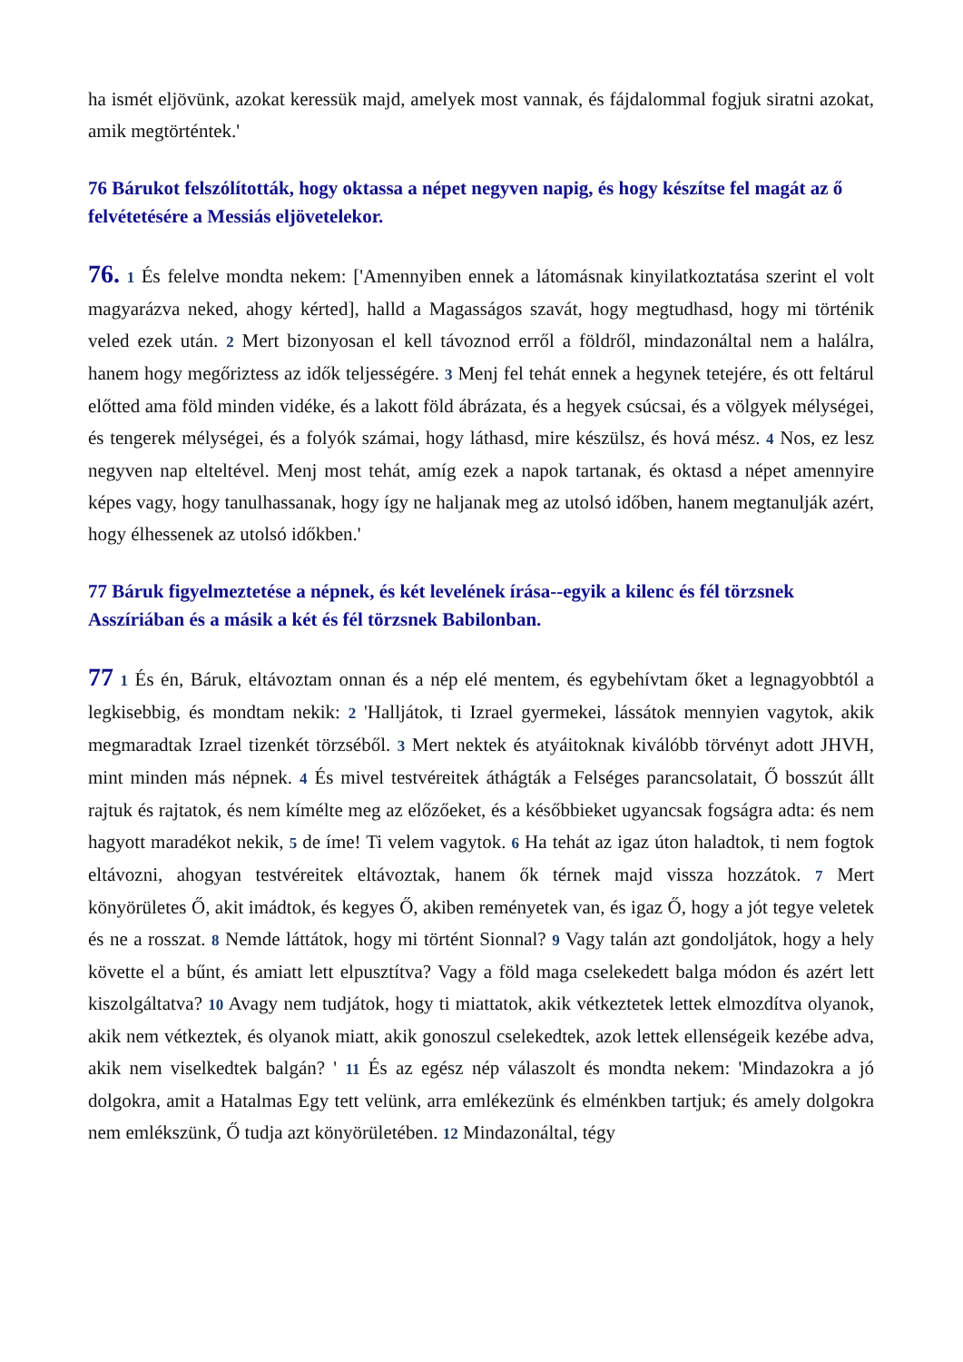ha ismét eljövünk, azokat keressük majd, amelyek most vannak, és fájdalommal fogjuk siratni azokat, amik megtörténtek.'
76 Bárukot felszólították, hogy oktassa a népet negyven napig, és hogy készítse fel magát az ő felvétetésére a Messiás eljövetelekor.
76. 1 És felelve mondta nekem: ['Amennyiben ennek a látomásnak kinyilatkoztatása szerint el volt magyarázva neked, ahogy kérted], halld a Magasságos szavát, hogy megtudhasd, hogy mi történik veled ezek után. 2 Mert bizonyosan el kell távoznod erről a földről, mindazonáltal nem a halálra, hanem hogy megőriztess az idők teljességére. 3 Menj fel tehát ennek a hegynek tetejére, és ott feltárul előtted ama föld minden vidéke, és a lakott föld ábrázata, és a hegyek csúcsai, és a völgyek mélységei, és tengerek mélységei, és a folyók számai, hogy láthasd, mire készülsz, és hová mész. 4 Nos, ez lesz negyven nap elteltével. Menj most tehát, amíg ezek a napok tartanak, és oktasd a népet amennyire képes vagy, hogy tanulhassanak, hogy így ne haljanak meg az utolsó időben, hanem megtanulják azért, hogy élhessenek az utolsó időkben.'
77 Báruk figyelmeztetése a népnek, és két levelének írása--egyik a kilenc és fél törzsnek Asszíriában és a másik a két és fél törzsnek Babilonban.
77 1 És én, Báruk, eltávoztam onnan és a nép elé mentem, és egybehívtam őket a legnagyobbtól a legkisebbig, és mondtam nekik: 2 'Halljátok, ti Izrael gyermekei, lássátok mennyien vagytok, akik megmaradtak Izrael tizenkét törzséből. 3 Mert nektek és atyáitoknak kiválóbb törvényt adott JHVH, mint minden más népnek. 4 És mivel testvéreitek áthágták a Felséges parancsolatait, Ő bosszút állt rajtuk és rajtatok, és nem kímélte meg az előzőeket, és a későbbieket ugyancsak fogságra adta: és nem hagyott maradékot nekik, 5 de íme! Ti velem vagytok. 6 Ha tehát az igaz úton haladtok, ti nem fogtok eltávozni, ahogyan testvéreitek eltávoztak, hanem ők térnek majd vissza hozzátok. 7 Mert könyörületes Ő, akit imádtok, és kegyes Ő, akiben reményetek van, és igaz Ő, hogy a jót tegye veletek és ne a rosszat. 8 Nemde láttátok, hogy mi történt Sionnal? 9 Vagy talán azt gondoljátok, hogy a hely követte el a bűnt, és amiatt lett elpusztítva? Vagy a föld maga cselekedett balga módon és azért lett kiszolgáltatva? 10 Avagy nem tudjátok, hogy ti miattatok, akik vétkeztetek lettek elmozdítva olyanok, akik nem vétkeztek, és olyanok miatt, akik gonoszul cselekedtek, azok lettek ellenségeik kezébe adva, akik nem viselkedtek balgán? ' 11 És az egész nép válaszolt és mondta nekem: 'Mindazokra a jó dolgokra, amit a Hatalmas Egy tett velünk, arra emlékezünk és elménkben tartjuk; és amely dolgokra nem emlékszünk, Ő tudja azt könyörületében. 12 Mindazonáltal, tégy